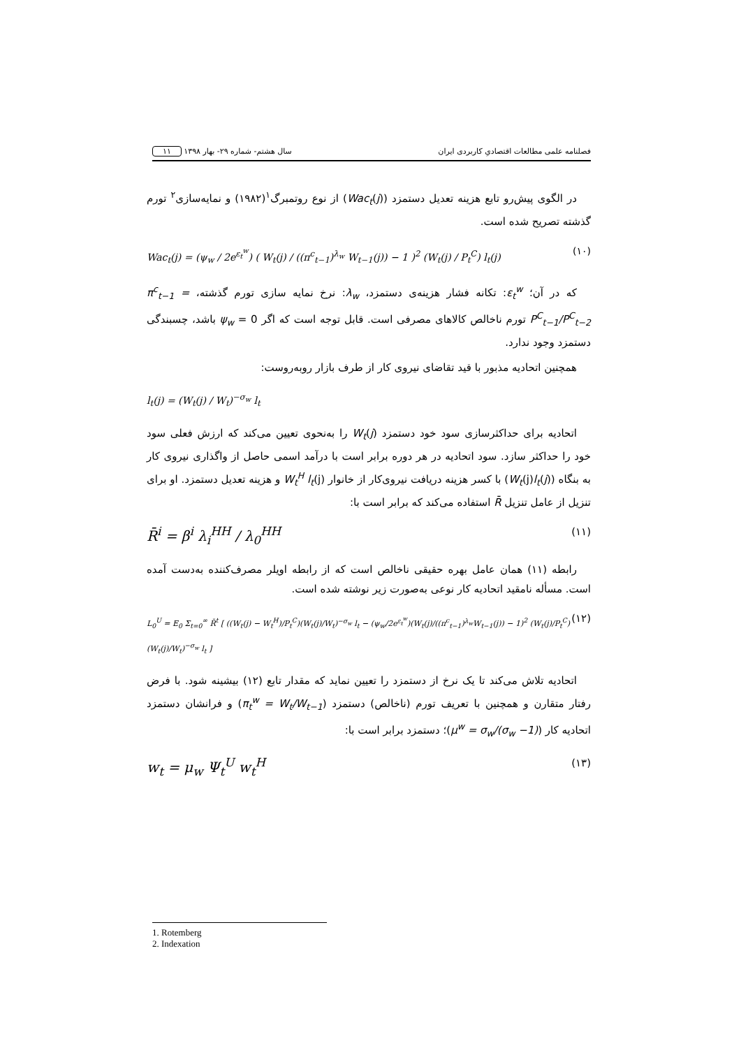فصلنامه علمی مطالعات اقتصادیِ کاربردی ایران سال هشتم- شماره ۲۹- بهار ۱۳۹۸ ۱۱
در الگوی پیش‌رو تابع هزینه تعدیل دستمزد (Wac<sub>t</sub>(j)) از نوع روتمبرگ<sup>۱</sup>(۱۹۸۲) و نمایه‌سازی<sup>۲</sup> تورم گذشته تصریح شده است.
Wac<sub>t</sub>(j) = (ψ<sub>w</sub> / 2e<sup>ε<sub>t</sub><sup>w</sup></sup>) ( W<sub>t</sub>(j) / ((π<sup>c</sup><sub>t−1</sub>)<sup>λ<sub>w</sub></sup> W<sub>t−1</sub>(j)) − 1 )<sup>2</sup> (W<sub>t</sub>(j) / P<sub>t</sub><sup>C</sup>) l<sub>t</sub>(j) (۱۰)
که در آن؛ ε<sub>t</sub><sup>w</sup>: تکانه فشار هزینه‌ی دستمزد، λ<sub>w</sub>: نرخ نمایه سازی تورم گذشته، π<sup>c</sup><sub>t−1</sub> = P<sup>C</sup><sub>t−1</sub>/P<sup>C</sup><sub>t−2</sub> تورم ناخالص کالاهای مصرفی است. قابل توجه است که اگر ψ<sub>w</sub> = 0 باشد، چسبندگی دستمزد وجود ندارد.
همچنین اتحادیه مذبور با قید تقاضای نیروی کار از طرف بازار روبه‌روست:
l<sub>t</sub>(j) = (W<sub>t</sub>(j) / W<sub>t</sub>)<sup>−σ<sub>w</sub></sup> l<sub>t</sub>
اتحادیه برای حداکثرسازی سود خود دستمزد W<sub>t</sub>(j) را به‌نحوی تعیین می‌کند که ارزش فعلی سود خود را حداکثر سازد. سود اتحادیه در هر دوره برابر است با درآمد اسمی حاصل از واگذاری نیروی کار به بنگاه (W<sub>t</sub>(j)l<sub>t</sub>(j)) با کسر هزینه دریافت نیروی‌کار از خانوار W<sub>t</sub><sup>H</sup> l<sub>t</sub>(j) و هزینه تعدیل دستمزد. او برای تنزیل از عامل تنزیل R̄ استفاده می‌کند که برابر است با:
R̄<sup>i</sup> = β<sup>i</sup> λ<sub>i</sub><sup>HH</sup> / λ<sub>0</sub><sup>HH</sup> (۱۱)
رابطه (۱۱) همان عامل بهره حقیقی ناخالص است که از رابطه اویلر مصرف‌کننده به‌دست آمده است. مسأله نامقید اتحادیه کار نوعی به‌صورت زیر نوشته شده است.
L<sub>0</sub><sup>U</sup> = E<sub>0</sub> Σ<sub>t=0</sub><sup>∞</sup> R̄<sup>t</sup> [ ((W<sub>t</sub>(j) − W<sub>t</sub><sup>H</sup>)/P<sub>t</sub><sup>C</sup>)(W<sub>t</sub>(j)/W<sub>t</sub>)<sup>−σ<sub>w</sub></sup> l<sub>t</sub> − (ψ<sub>w</sub>/2e<sup>ε<sub>t</sub><sup>w</sup></sup>)(W<sub>t</sub>(j)/((π<sup>c</sup><sub>t−1</sub>)<sup>λ<sub>w</sub></sup>W<sub>t−1</sub>(j)) − 1)<sup>2</sup> (W<sub>t</sub>(j)/P<sub>t</sub><sup>C</sup>)(W<sub>t</sub>(j)/W<sub>t</sub>)<sup>−σ<sub>w</sub></sup> l<sub>t</sub> ] (۱۲)
اتحادیه تلاش می‌کند تا یک نرخ از دستمزد را تعیین نماید که مقدار تابع (۱۲) بیشینه شود. با فرض رفتار متقارن و همچنین با تعریف تورم (ناخالص) دستمزد (π<sub>t</sub><sup>w</sup> = W<sub>t</sub>/W<sub>t−1</sub>) و فرانشان دستمزد اتحادیه کار (μ<sup>w</sup> = σ<sub>w</sub>/(σ<sub>w</sub> −1))؛ دستمزد برابر است با:
w<sub>t</sub> = μ<sub>w</sub> Ψ<sub>t</sub><sup>U</sup> w<sub>t</sub><sup>H</sup> (۱۳)
1. Rotemberg
2. Indexation